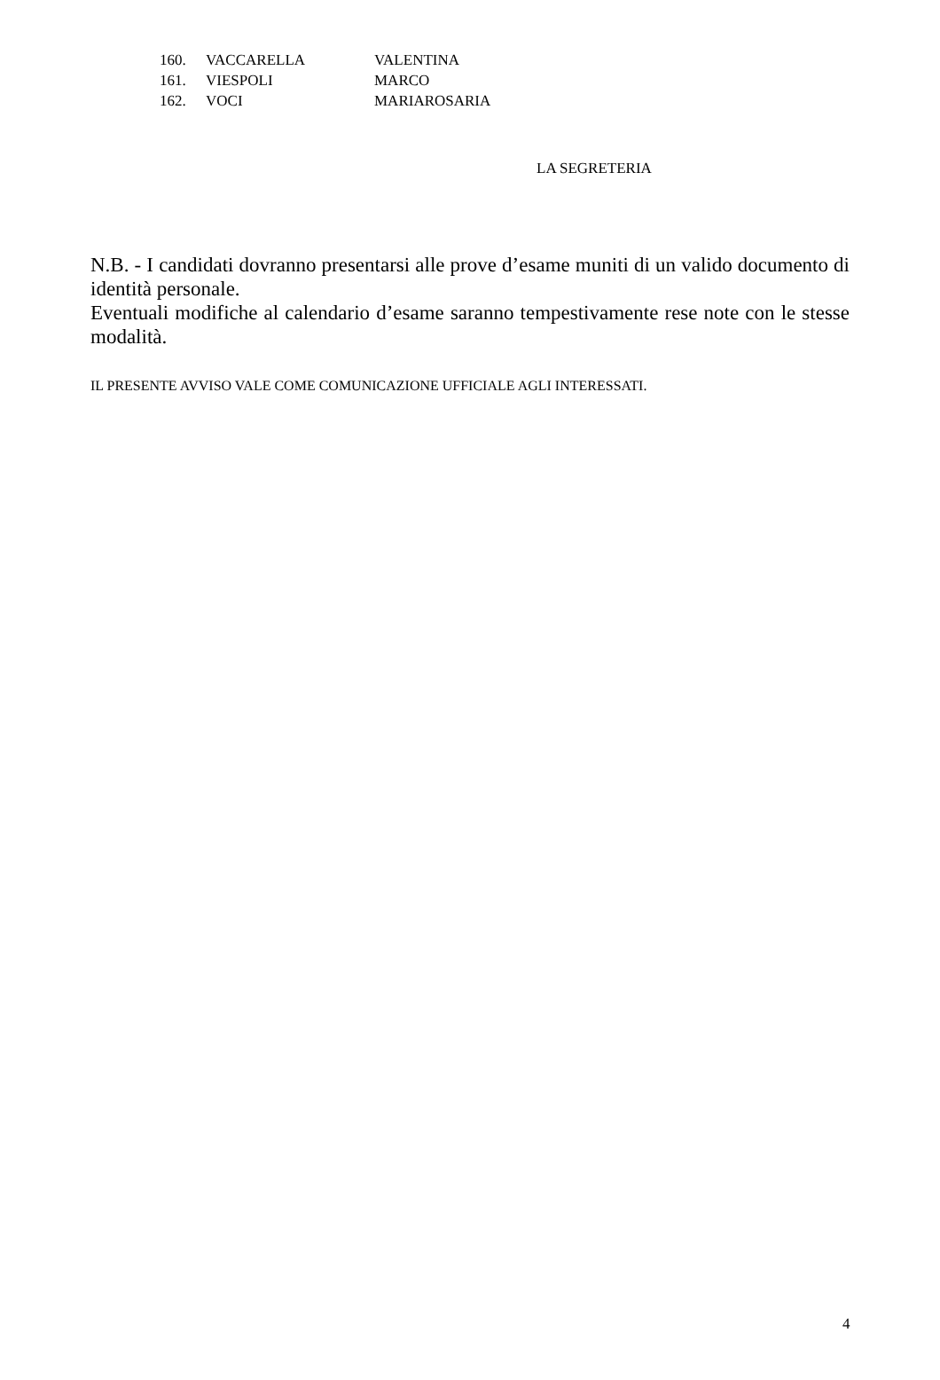| 160. | VACCARELLA | VALENTINA |
| 161. | VIESPOLI | MARCO |
| 162. | VOCI | MARIAROSARIA |
LA SEGRETERIA
N.B. - I candidati dovranno presentarsi alle prove d’esame muniti di un valido documento di identità personale.
Eventuali modifiche al calendario d’esame saranno tempestivamente rese note con le stesse modalità.
IL PRESENTE AVVISO VALE COME COMUNICAZIONE UFFICIALE AGLI INTERESSATI.
4